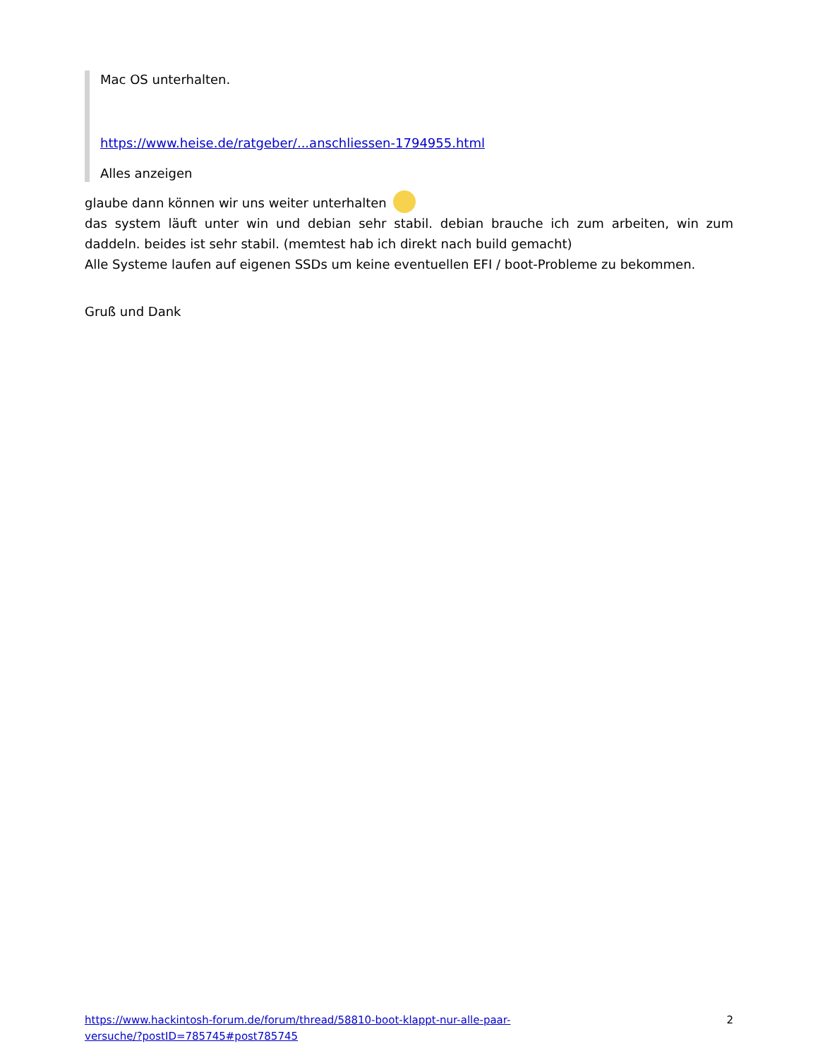Mac OS unterhalten.
https://www.heise.de/ratgeber/...anschliessen-1794955.html
Alles anzeigen
glaube dann können wir uns weiter unterhalten
das system läuft unter win und debian sehr stabil. debian brauche ich zum arbeiten, win zum daddeln. beides ist sehr stabil. (memtest hab ich direkt nach build gemacht)
Alle Systeme laufen auf eigenen SSDs um keine eventuellen EFI / boot-Probleme zu bekommen.
Gruß und Dank
https://www.hackintosh-forum.de/forum/thread/58810-boot-klappt-nur-alle-paar-
versuche/?postID=785745#post785745 2